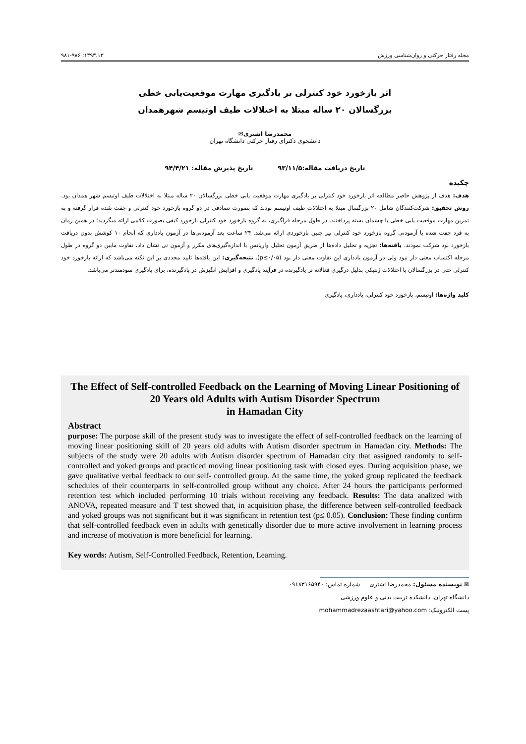مجله رفتار حرکتی و روان‌شناسی ورزش ۱۳۹۳.۱۳: ۹۸۱-۹۸۶
اثر بازخورد خود کنترلی بر یادگیری مهارت موقعیت‌یابی خطی
بزرگسالان ۲۰ ساله مبتلا به اختلالات طیف اوتیسم شهرهمدان
محمدرضا اشتری✉
دانشجوی دکترای رفتار حرکتی دانشگاه تهران
تاریخ دریافت مقاله:۹۳/۱۱/۵ تاریخ پذیرش مقاله: ۹۴/۴/۲۱
چکیده
هدف: هدف از پژوهش حاضر مطالعه اثر بازخورد خود کنترلی بر یادگیری مهارت موقعیت یابی خطی بزرگسالان ۲۰ ساله مبتلا به اختلالات طیف اوتیسم شهر همدان بود. روش تحقیق: شرکت‌کنندگان شامل ۲۰ بزرگسال مبتلا به اختلالات طیف اوتیسم بودند که بصورت تصادفی در دو گروه بازخورد خود کنترلی و جفت شده قرار گرفته و به تمرین مهارت موقعیت یابی خطی با چشمان بسته پرداختند. در طول مرحله فراگیری، به گروه بازخورد خود کنترلی بازخورد کیفی بصورت کلامی ارائه میگردید؛ در همین زمان به فرد جفت شده با آزمودنی گروه بازخورد خود کنترلی نیز چنین بازخوردی ارائه می‌شد. ۲۴ ساعت بعد آزمودنی‌ها در آزمون یادداری که انجام ۱۰ کوشش بدون دریافت بازخورد بود شرکت نمودند. یافته‌ها: تجزیه و تحلیل داده‌ها از طریق آزمون تحلیل واریانس با اندازه‌گیری‌های مکرر و آزمون تی نشان داد، تفاوت مابین دو گروه در طول مرحله اکتساب معنی دار نبود ولی در آزمون یادداری این تفاوت معنی دار بود (p≤۰/۰۵). نتیجه‌گیری: این یافته‌ها تایید مجددی بر این نکته می‌باشد که ارائه بازخورد خود کنترلی حتی در بزرگسالان با اختلالات ژنتیکی بدلیل درگیری فعالانه تر یادگیرنده در فرآیند یادگیری و افزایش انگیزش در یادگیرنده، برای یادگیری سودمندتر می‌باشد.
کلید واژه‌ها: اوتیسم، بازخورد خود کنترلی، یادداری، یادگیری
The Effect of Self-controlled Feedback on the Learning of Moving Linear Positioning of 20 Years old Adults with Autism Disorder Spectrum
in Hamadan City
Abstract
purpose: The purpose skill of the present study was to investigate the effect of self-controlled feedback on the learning of moving linear positioning skill of 20 years old adults with Autism disorder spectrum in Hamadan city. Methods: The subjects of the study were 20 adults with Autism disorder spectrum of Hamadan city that assigned randomly to self-controlled and yoked groups and practiced moving linear positioning task with closed eyes. During acquisition phase, we gave qualitative verbal feedback to our self- controlled group. At the same time, the yoked group replicated the feedback schedules of their counterparts in self-controlled group without any choice. After 24 hours the participants performed retention test which included performing 10 trials without receiving any feedback. Results: The data analized with ANOVA, repeated measure and T test showed that, in acquisition phase, the difference between self-controlled feedback and yoked groups was not significant but it was significant in retention test (p≤ 0.05). Conclusion: These finding confirm that self-controlled feedback even in adults with genetically disorder due to more active involvement in learning process and increase of motivation is more beneficial for learning.
Key words: Autism, Self-Controlled Feedback, Retention, Learning.
✉ نویسنده مسئول: محمدرضا اشتری شماره تماس: ۰۹۱۸۳۱۶۵۹۴۰
دانشگاه تهران، دانشکده تربیت بدنی و علوم ورزشی
پست الکترونیک: mohammadrezaashtari@yahoo.com